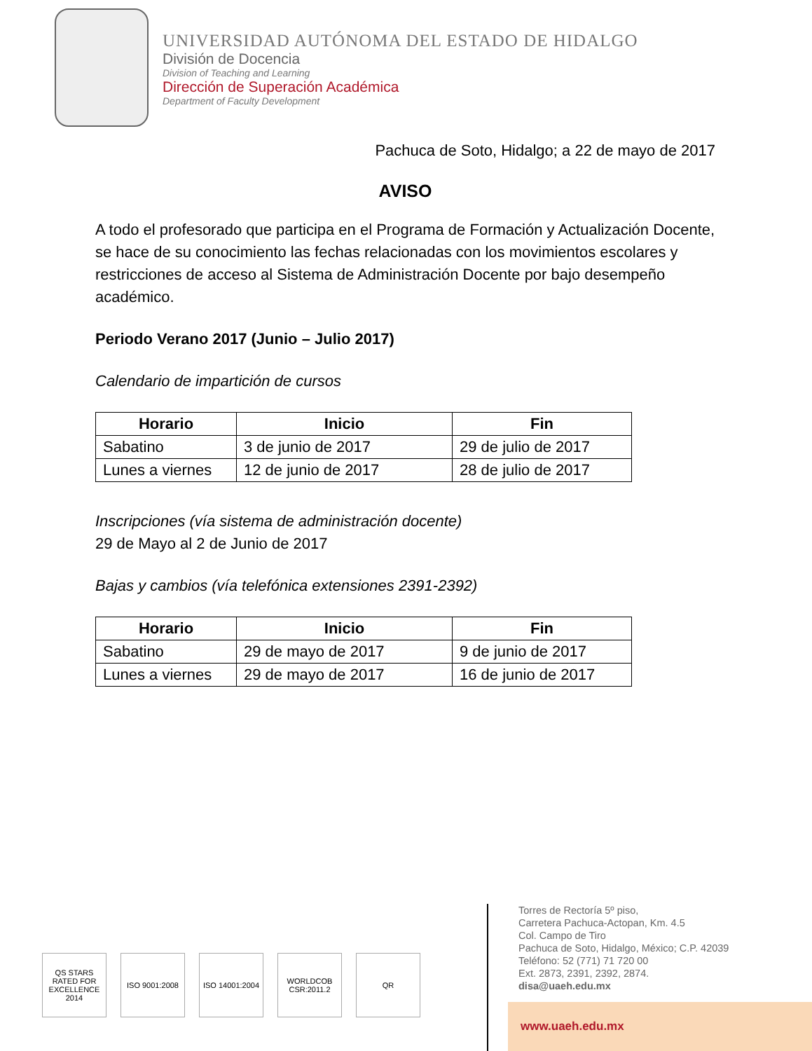UNIVERSIDAD AUTÓNOMA DEL ESTADO DE HIDALGO
División de Docencia
Division of Teaching and Learning
Dirección de Superación Académica
Department of Faculty Development
Pachuca de Soto, Hidalgo; a 22 de mayo de 2017
AVISO
A todo el profesorado que participa en el Programa de Formación y Actualización Docente, se hace de su conocimiento las fechas relacionadas con los movimientos escolares y restricciones de acceso al Sistema de Administración Docente por bajo desempeño académico.
Periodo Verano 2017 (Junio – Julio 2017)
Calendario de impartición de cursos
| Horario | Inicio | Fin |
| --- | --- | --- |
| Sabatino | 3 de junio de 2017 | 29 de julio de 2017 |
| Lunes a viernes | 12 de junio de 2017 | 28 de julio de 2017 |
Inscripciones (vía sistema de administración docente)
29 de Mayo al 2 de Junio de 2017
Bajas y cambios (vía telefónica extensiones 2391-2392)
| Horario | Inicio | Fin |
| --- | --- | --- |
| Sabatino | 29 de mayo de 2017 | 9 de junio de 2017 |
| Lunes a viernes | 29 de mayo de 2017 | 16 de junio de 2017 |
QS STARS
RATED FOR EXCELLENCE
2014
ISO 9001:2008 ISO 14001:2004
WORLDCOB CSR:2011.2
QR
Torres de Rectoría 5º piso,
Carretera Pachuca-Actopan, Km. 4.5
Col. Campo de Tiro
Pachuca de Soto, Hidalgo, México; C.P. 42039
Teléfono: 52 (771) 71 720 00
Ext. 2873, 2391, 2392, 2874.
disa@uaeh.edu.mx
www.uaeh.edu.mx